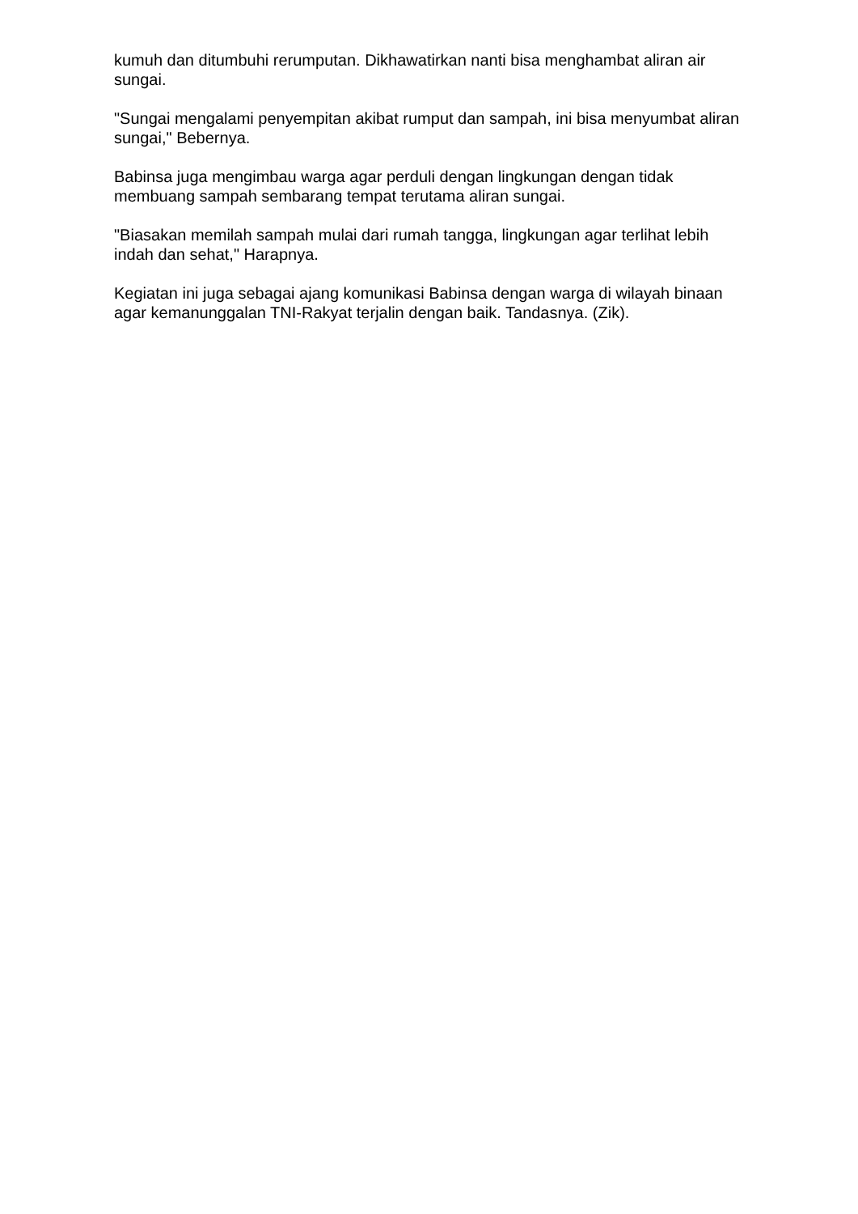kumuh dan ditumbuhi rerumputan. Dikhawatirkan nanti bisa menghambat aliran air sungai.
"Sungai mengalami penyempitan akibat rumput dan sampah, ini bisa menyumbat aliran sungai," Bebernya.
Babinsa juga mengimbau warga agar perduli dengan lingkungan dengan tidak membuang sampah sembarang tempat terutama aliran sungai.
"Biasakan memilah sampah mulai dari rumah tangga, lingkungan agar terlihat lebih indah dan sehat," Harapnya.
Kegiatan ini juga sebagai ajang komunikasi Babinsa dengan warga di wilayah binaan agar kemanunggalan TNI-Rakyat terjalin dengan baik. Tandasnya. (Zik).